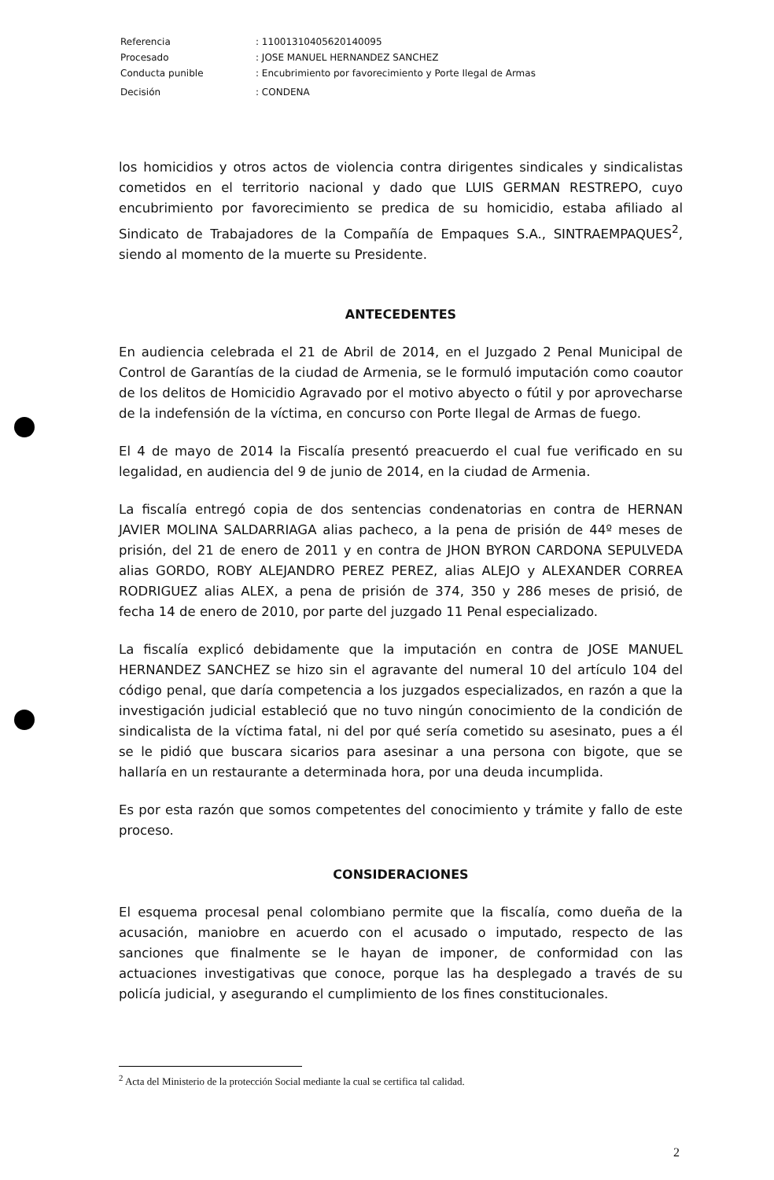| Referencia | : 11001310405620140095 |
| Procesado | : JOSE MANUEL HERNANDEZ SANCHEZ |
| Conducta punible | : Encubrimiento por favorecimiento y Porte Ilegal de Armas |
| Decisión | : CONDENA |
los homicidios y otros actos de violencia contra dirigentes sindicales y sindicalistas cometidos en el territorio nacional y dado que LUIS GERMAN RESTREPO, cuyo encubrimiento por favorecimiento se predica de su homicidio, estaba afiliado al Sindicato de Trabajadores de la Compañía de Empaques S.A., SINTRAEMPAQUES<sup>2</sup>, siendo al momento de la muerte su Presidente.
ANTECEDENTES
En audiencia celebrada el 21 de Abril de 2014, en el Juzgado 2 Penal Municipal de Control de Garantías de la ciudad de Armenia, se le formuló imputación como coautor de los delitos de Homicidio Agravado por el motivo abyecto o fútil y por aprovecharse de la indefensión de la víctima, en concurso con Porte Ilegal de Armas de fuego.
El 4 de mayo de 2014 la Fiscalía presentó preacuerdo el cual fue verificado en su legalidad, en audiencia del 9 de junio de 2014, en la ciudad de Armenia.
La fiscalía entregó copia de dos sentencias condenatorias en contra de HERNAN JAVIER MOLINA SALDARRIAGA alias pacheco, a la pena de prisión de 44º meses de prisión, del 21 de enero de 2011 y en contra de JHON BYRON CARDONA SEPULVEDA alias GORDO, ROBY ALEJANDRO PEREZ PEREZ, alias ALEJO y ALEXANDER CORREA RODRIGUEZ alias ALEX, a pena de prisión de 374, 350 y 286 meses de prisió, de fecha 14 de enero de 2010, por parte del juzgado 11 Penal especializado.
La fiscalía explicó debidamente que la imputación en contra de JOSE MANUEL HERNANDEZ SANCHEZ se hizo sin el agravante del numeral 10 del artículo 104 del código penal, que daría competencia a los juzgados especializados, en razón a que la investigación judicial estableció que no tuvo ningún conocimiento de la condición de sindicalista de la víctima fatal, ni del por qué sería cometido su asesinato, pues a él se le pidió que buscara sicarios para asesinar a una persona con bigote, que se hallaría en un restaurante a determinada hora, por una deuda incumplida.
Es por esta razón que somos competentes del conocimiento y trámite y fallo de este proceso.
CONSIDERACIONES
El esquema procesal penal colombiano permite que la fiscalía, como dueña de la acusación, maniobre en acuerdo con el acusado o imputado, respecto de las sanciones que finalmente se le hayan de imponer, de conformidad con las actuaciones investigativas que conoce, porque las ha desplegado a través de su policía judicial, y asegurando el cumplimiento de los fines constitucionales.
<sup>2</sup> Acta del Ministerio de la protección Social mediante la cual se certifica tal calidad.
2